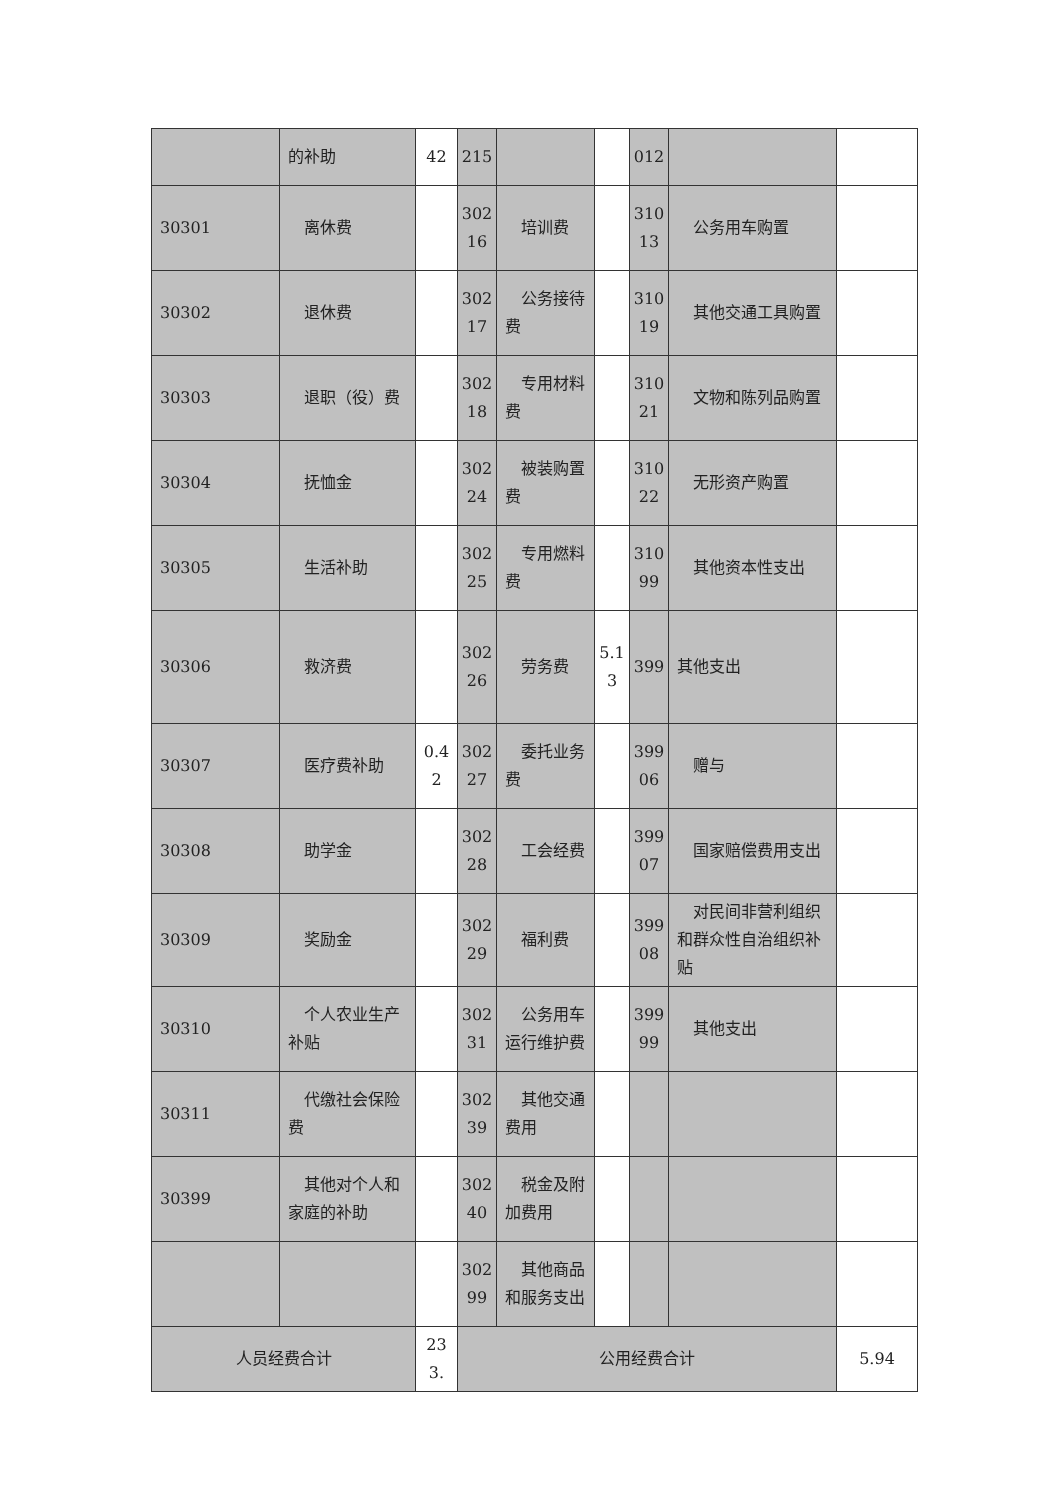| | 的补助 | 42 | 215 | | | 012 | | |
| 30301 | 离休费 | | 30216 | 培训费 | | 31013 | 公务用车购置 | |
| 30302 | 退休费 | | 30217 | 公务接待费 | | 31019 | 其他交通工具购置 | |
| 30303 | 退职（役）费 | | 30218 | 专用材料费 | | 31021 | 文物和陈列品购置 | |
| 30304 | 抚恤金 | | 30224 | 被装购置费 | | 31022 | 无形资产购置 | |
| 30305 | 生活补助 | | 30225 | 专用燃料费 | | 31099 | 其他资本性支出 | |
| 30306 | 救济费 | | 30226 | 劳务费 | 5.13 | 399 | 其他支出 | |
| 30307 | 医疗费补助 | 0.42 | 30227 | 委托业务费 | | 39906 | 赠与 | |
| 30308 | 助学金 | | 30228 | 工会经费 | | 39907 | 国家赔偿费用支出 | |
| 30309 | 奖励金 | | 30229 | 福利费 | | 39908 | 对民间非营利组织和群众性自治组织补贴 | |
| 30310 | 个人农业生产补贴 | | 30231 | 公务用车运行维护费 | | 39999 | 其他支出 | |
| 30311 | 代缴社会保险费 | | 30239 | 其他交通费用 | | | | |
| 30399 | 其他对个人和家庭的补助 | | 30240 | 税金及附加费用 | | | | |
| | | | 30299 | 其他商品和服务支出 | | | | |
| 人员经费合计 | | 233. | 公用经费合计 | | | | | 5.94 |